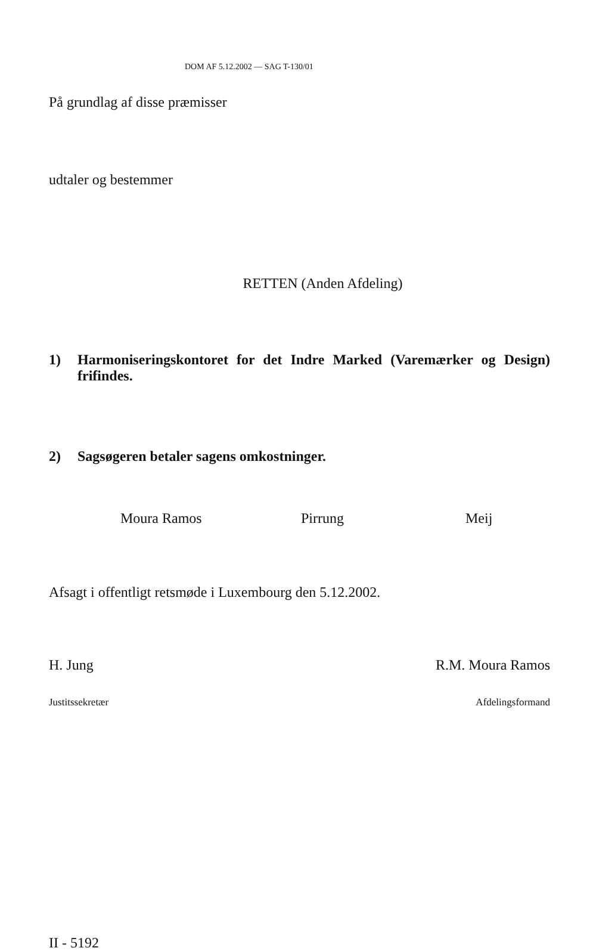DOM AF 5.12.2002 — SAG T-130/01
På grundlag af disse præmisser
udtaler og bestemmer
RETTEN (Anden Afdeling)
1) Harmoniseringskontoret for det Indre Marked (Varemærker og Design) frifindes.
2) Sagsøgeren betaler sagens omkostninger.
Moura Ramos Pirrung Meij
Afsagt i offentligt retsmøde i Luxembourg den 5.12.2002.
H. Jung R.M. Moura Ramos
Justitssekretær Afdelingsformand
II - 5192